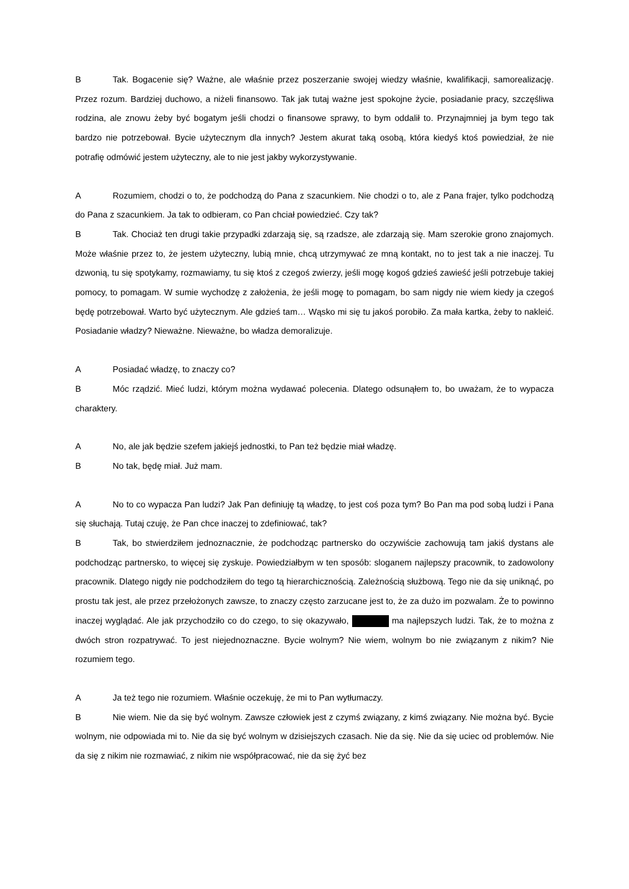B Tak. Bogacenie się? Ważne, ale właśnie przez poszerzanie swojej wiedzy właśnie, kwalifikacji, samorealizację. Przez rozum. Bardziej duchowo, a niżeli finansowo. Tak jak tutaj ważne jest spokojne życie, posiadanie pracy, szczęśliwa rodzina, ale znowu żeby być bogatym jeśli chodzi o finansowe sprawy, to bym oddalił to. Przynajmniej ja bym tego tak bardzo nie potrzebował. Bycie użytecznym dla innych? Jestem akurat taką osobą, która kiedyś ktoś powiedział, że nie potrafię odmówić jestem użyteczny, ale to nie jest jakby wykorzystywanie.
A Rozumiem, chodzi o to, że podchodzą do Pana z szacunkiem. Nie chodzi o to, ale z Pana frajer, tylko podchodzą do Pana z szacunkiem. Ja tak to odbieram, co Pan chciał powiedzieć. Czy tak?
B Tak. Chociaż ten drugi takie przypadki zdarzają się, są rzadsze, ale zdarzają się. Mam szerokie grono znajomych. Może właśnie przez to, że jestem użyteczny, lubią mnie, chcą utrzymywać ze mną kontakt, no to jest tak a nie inaczej. Tu dzwonią, tu się spotykamy, rozmawiamy, tu się ktoś z czegoś zwierzy, jeśli mogę kogoś gdzieś zawieść jeśli potrzebuje takiej pomocy, to pomagam. W sumie wychodzę z założenia, że jeśli mogę to pomagam, bo sam nigdy nie wiem kiedy ja czegoś będę potrzebował. Warto być użytecznym. Ale gdzieś tam… Wąsko mi się tu jakoś porobiło. Za mała kartka, żeby to nakleić. Posiadanie władzy? Nieważne. Nieważne, bo władza demoralizuje.
A Posiadać władzę, to znaczy co?
B Móc rządzić. Mieć ludzi, którym można wydawać polecenia. Dlatego odsunąłem to, bo uważam, że to wypacza charaktery.
A No, ale jak będzie szefem jakiejś jednostki, to Pan też będzie miał władzę.
B No tak, będę miał. Już mam.
A No to co wypacza Pan ludzi? Jak Pan definiuję tą władzę, to jest coś poza tym? Bo Pan ma pod sobą ludzi i Pana się słuchają. Tutaj czuję, że Pan chce inaczej to zdefiniować, tak?
B Tak, bo stwierdziłem jednoznacznie, że podchodząc partnersko do oczywiście zachowują tam jakiś dystans ale podchodząc partnersko, to więcej się zyskuje. Powiedziałbym w ten sposób: sloganem najlepszy pracownik, to zadowolony pracownik. Dlatego nigdy nie podchodziłem do tego tą hierarchicznością. Zależnością służbową. Tego nie da się uniknąć, po prostu tak jest, ale przez przełożonych zawsze, to znaczy często zarzucane jest to, że za dużo im pozwalam. Że to powinno inaczej wyglądać. Ale jak przychodziło co do czego, to się okazywało, ma najlepszych ludzi. Tak, że to można z dwóch stron rozpatrywać. To jest niejednoznaczne. Bycie wolnym? Nie wiem, wolnym bo nie związanym z nikim? Nie rozumiem tego.
A Ja też tego nie rozumiem. Właśnie oczekuję, że mi to Pan wytłumaczy.
B Nie wiem. Nie da się być wolnym. Zawsze człowiek jest z czymś związany, z kimś związany. Nie można być. Bycie wolnym, nie odpowiada mi to. Nie da się być wolnym w dzisiejszych czasach. Nie da się. Nie da się uciec od problemów. Nie da się z nikim nie rozmawiać, z nikim nie współpracować, nie da się żyć bez